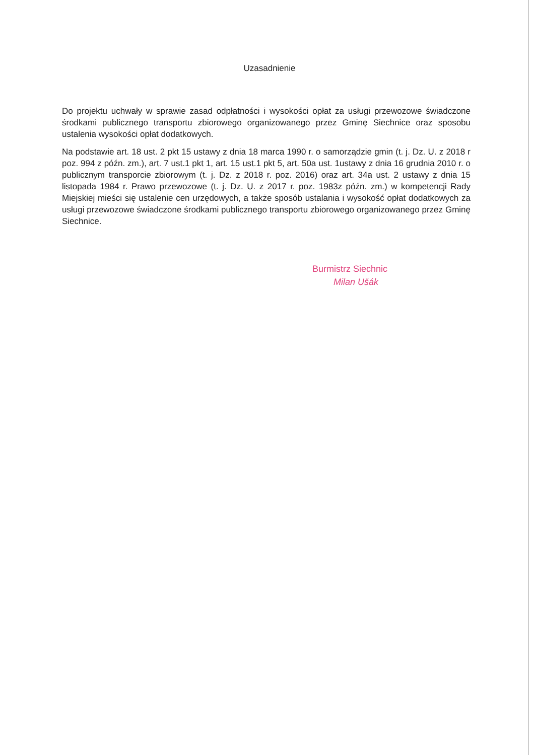Uzasadnienie
Do projektu uchwały w sprawie zasad odpłatności i wysokości opłat za usługi przewozowe świadczone środkami publicznego transportu zbiorowego organizowanego przez Gminę Siechnice oraz sposobu ustalenia wysokości opłat dodatkowych.
Na podstawie art. 18 ust. 2 pkt 15 ustawy z dnia 18 marca 1990 r. o samorządzie gmin (t. j. Dz. U. z 2018 r poz. 994 z późn. zm.), art. 7 ust.1 pkt 1, art. 15 ust.1 pkt 5, art. 50a ust. 1ustawy z dnia 16 grudnia 2010 r. o publicznym transporcie zbiorowym (t. j. Dz. z 2018 r. poz. 2016) oraz art. 34a ust. 2 ustawy z dnia 15 listopada 1984 r. Prawo przewozowe (t. j. Dz. U. z 2017 r. poz. 1983z późn. zm.) w kompetencji Rady Miejskiej mieści się ustalenie cen urzędowych, a także sposób ustalania i wysokość opłat dodatkowych za usługi przewozowe świadczone środkami publicznego transportu zbiorowego organizowanego przez Gminę Siechnice.
Burmistrz Siechnic
Milan Ušák